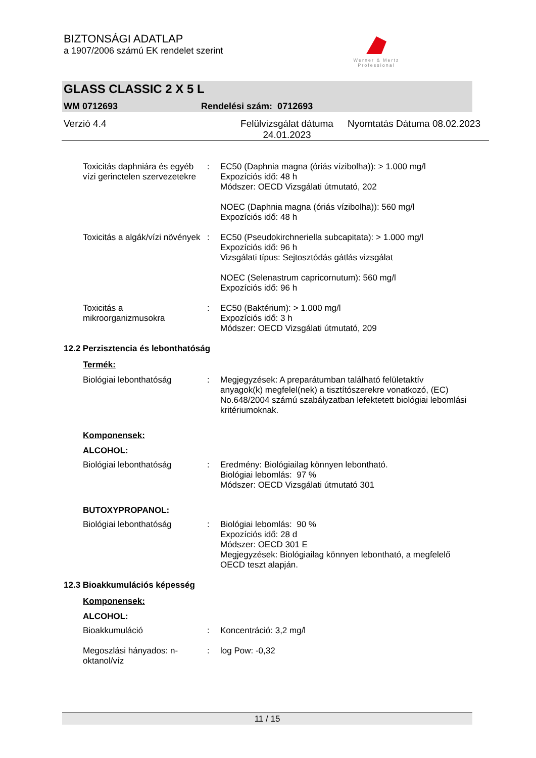BIZTONSÁGI ADATLAP
a 1907/2006 számú EK rendelet szerint
Werner & Mertz
Professional
GLASS CLASSIC 2 X 5 L
WM 0712693 Rendelési szám: 0712693
Verzió 4.4 Felülvizsgálat dátuma 24.01.2023
Nyomtatás Dátuma 08.02.2023
Toxicitás daphniára és egyéb vízi gerinctelen szervezetekre
: EC50 (Daphnia magna (óriás vízibolha)): > 1.000 mg/l
Expozíciós idő: 48 h
Módszer: OECD Vizsgálati útmutató, 202
NOEC (Daphnia magna (óriás vízibolha)): 560 mg/l
Expozíciós idő: 48 h
Toxicitás a algák/vízi növények
: EC50 (Pseudokirchneriella subcapitata): > 1.000 mg/l
Expozíciós idő: 96 h
Vizsgálati típus: Sejtosztódás gátlás vizsgálat
NOEC (Selenastrum capricornutum): 560 mg/l
Expozíciós idő: 96 h
Toxicitás a mikroorganizmusokra
: EC50 (Baktérium): > 1.000 mg/l
Expozíciós idő: 3 h
Módszer: OECD Vizsgálati útmutató, 209
12.2 Perzisztencia és lebonthatóság
Termék:
Biológiai lebonthatóság : Megjegyzések: A preparátumban található felületaktív anyagok(k) megfelel(nek) a tisztítószerekre vonatkozó, (EC) No.648/2004 számú szabályzatban lefektetett biológiai lebomlási kritériumoknak.
Komponensek:
ALCOHOL:
Biológiai lebonthatóság : Eredmény: Biológiailag könnyen lebontható.
Biológiai lebomlás: 97 %
Módszer: OECD Vizsgálati útmutató 301
BUTOXYPROPANOL:
Biológiai lebonthatóság : Biológiai lebomlás: 90 %
Expozíciós idő: 28 d
Módszer: OECD 301 E
Megjegyzések: Biológiailag könnyen lebontható, a megfelelő OECD teszt alapján.
12.3 Bioakkumulációs képesség
Komponensek:
ALCOHOL:
Bioakkumuláció : Koncentráció: 3,2 mg/l
Megoszlási hányados: n-oktanol/víz
: log Pow: -0,32
11 / 15